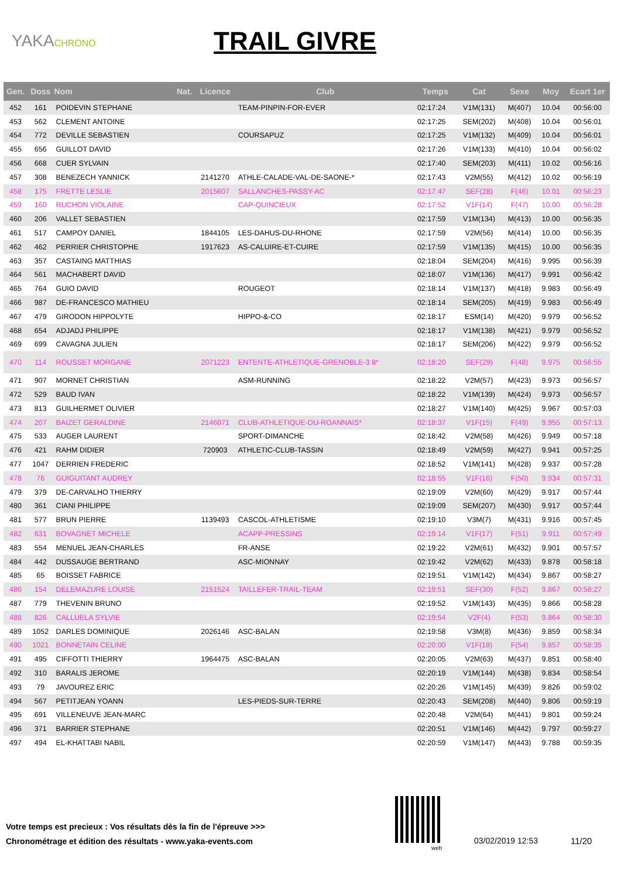YAKACHRONO
TRAIL GIVRE
| Gen. | Doss | Nom | Nat. | Licence | Club | Temps | Cat | Sexe | Moy | Ecart 1er |
| --- | --- | --- | --- | --- | --- | --- | --- | --- | --- | --- |
| 452 | 161 | POIDEVIN STEPHANE | | | TEAM-PINPIN-FOR-EVER | 02:17:24 | V1M(131) | M(407) | 10.04 | 00:56:00 |
| 453 | 562 | CLEMENT ANTOINE | | | | 02:17:25 | SEM(202) | M(408) | 10.04 | 00:56:01 |
| 454 | 772 | DEVILLE SEBASTIEN | | | COURSAPUZ | 02:17:25 | V1M(132) | M(409) | 10.04 | 00:56:01 |
| 455 | 656 | GUILLOT DAVID | | | | 02:17:26 | V1M(133) | M(410) | 10.04 | 00:56:02 |
| 456 | 668 | CUER SYLVAIN | | | | 02:17:40 | SEM(203) | M(411) | 10.02 | 00:56:16 |
| 457 | 308 | BENEZECH YANNICK | | 2141270 | ATHLE-CALADE-VAL-DE-SAONE-* | 02:17:43 | V2M(55) | M(412) | 10.02 | 00:56:19 |
| 458 | 175 | FRETTE LESLIE | | 2015607 | SALLANCHES-PASSY-AC | 02:17:47 | SEF(28) | F(46) | 10.01 | 00:56:23 |
| 459 | 160 | RUCHON VIOLAINE | | | CAP-QUINCIEUX | 02:17:52 | V1F(14) | F(47) | 10.00 | 00:56:28 |
| 460 | 206 | VALLET SEBASTIEN | | | | 02:17:59 | V1M(134) | M(413) | 10.00 | 00:56:35 |
| 461 | 517 | CAMPOY DANIEL | | 1844105 | LES-DAHUS-DU-RHONE | 02:17:59 | V2M(56) | M(414) | 10.00 | 00:56:35 |
| 462 | 462 | PERRIER CHRISTOPHE | | 1917623 | AS-CALUIRE-ET-CUIRE | 02:17:59 | V1M(135) | M(415) | 10.00 | 00:56:35 |
| 463 | 357 | CASTAING MATTHIAS | | | | 02:18:04 | SEM(204) | M(416) | 9.995 | 00:56:39 |
| 464 | 561 | MACHABERT DAVID | | | | 02:18:07 | V1M(136) | M(417) | 9.991 | 00:56:42 |
| 465 | 764 | GUIO DAVID | | | ROUGEOT | 02:18:14 | V1M(137) | M(418) | 9.983 | 00:56:49 |
| 466 | 987 | DE-FRANCESCO MATHIEU | | | | 02:18:14 | SEM(205) | M(419) | 9.983 | 00:56:49 |
| 467 | 479 | GIRODON HIPPOLYTE | | | HIPPO-&-CO | 02:18:17 | ESM(14) | M(420) | 9.979 | 00:56:52 |
| 468 | 654 | ADJADJ PHILIPPE | | | | 02:18:17 | V1M(138) | M(421) | 9.979 | 00:56:52 |
| 469 | 699 | CAVAGNA JULIEN | | | | 02:18:17 | SEM(206) | M(422) | 9.979 | 00:56:52 |
| 470 | 114 | ROUSSET MORGANE | | 2071223 | ENTENTE-ATHLETIQUE-GRENOBLE-3 8* | 02:18:20 | SEF(29) | F(48) | 9.975 | 00:56:55 |
| 471 | 907 | MORNET CHRISTIAN | | | ASM-RUNNING | 02:18:22 | V2M(57) | M(423) | 9.973 | 00:56:57 |
| 472 | 529 | BAUD IVAN | | | | 02:18:22 | V1M(139) | M(424) | 9.973 | 00:56:57 |
| 473 | 813 | GUILHERMET OLIVIER | | | | 02:18:27 | V1M(140) | M(425) | 9.967 | 00:57:03 |
| 474 | 207 | BAIZET GERALDINE | | 2146071 | CLUB-ATHLETIQUE-DU-ROANNAIS* | 02:18:37 | V1F(15) | F(49) | 9.955 | 00:57:13 |
| 475 | 533 | AUGER LAURENT | | | SPORT-DIMANCHE | 02:18:42 | V2M(58) | M(426) | 9.949 | 00:57:18 |
| 476 | 421 | RAHM DIDIER | | 720903 | ATHLETIC-CLUB-TASSIN | 02:18:49 | V2M(59) | M(427) | 9.941 | 00:57:25 |
| 477 | 1047 | DERRIEN FREDERIC | | | | 02:18:52 | V1M(141) | M(428) | 9.937 | 00:57:28 |
| 478 | 76 | GUIGUITANT AUDREY | | | | 02:18:55 | V1F(16) | F(50) | 9.934 | 00:57:31 |
| 479 | 379 | DE-CARVALHO THIERRY | | | | 02:19:09 | V2M(60) | M(429) | 9.917 | 00:57:44 |
| 480 | 361 | CIANI PHILIPPE | | | | 02:19:09 | SEM(207) | M(430) | 9.917 | 00:57:44 |
| 481 | 577 | BRUN PIERRE | | 1139493 | CASCOL-ATHLETISME | 02:19:10 | V3M(7) | M(431) | 9.916 | 00:57:45 |
| 482 | 631 | BOVAGNET MICHELE | | | ACAPP-PRESSINS | 02:19:14 | V1F(17) | F(51) | 9.911 | 00:57:49 |
| 483 | 554 | MENUEL JEAN-CHARLES | | | FR-ANSE | 02:19:22 | V2M(61) | M(432) | 9.901 | 00:57:57 |
| 484 | 442 | DUSSAUGE BERTRAND | | | ASC-MIONNAY | 02:19:42 | V2M(62) | M(433) | 9.878 | 00:58:18 |
| 485 | 65 | BOISSET FABRICE | | | | 02:19:51 | V1M(142) | M(434) | 9.867 | 00:58:27 |
| 486 | 154 | DELEMAZURE LOUISE | | 2151524 | TAILLEFER-TRAIL-TEAM | 02:19:51 | SEF(30) | F(52) | 9.867 | 00:58:27 |
| 487 | 779 | THEVENIN BRUNO | | | | 02:19:52 | V1M(143) | M(435) | 9.866 | 00:58:28 |
| 488 | 826 | CALLUELA SYLVIE | | | | 02:19:54 | V2F(4) | F(53) | 9.864 | 00:58:30 |
| 489 | 1052 | DARLES DOMINIQUE | | 2026146 | ASC-BALAN | 02:19:58 | V3M(8) | M(436) | 9.859 | 00:58:34 |
| 490 | 1021 | BONNETAIN CELINE | | | | 02:20:00 | V1F(18) | F(54) | 9.857 | 00:58:35 |
| 491 | 495 | CIFFOTTI THIERRY | | 1964475 | ASC-BALAN | 02:20:05 | V2M(63) | M(437) | 9.851 | 00:58:40 |
| 492 | 310 | BARALIS JEROME | | | | 02:20:19 | V1M(144) | M(438) | 9.834 | 00:58:54 |
| 493 | 79 | JAVOUREZ ERIC | | | | 02:20:26 | V1M(145) | M(439) | 9.826 | 00:59:02 |
| 494 | 567 | PETITJEAN YOANN | | | LES-PIEDS-SUR-TERRE | 02:20:43 | SEM(208) | M(440) | 9.806 | 00:59:19 |
| 495 | 691 | VILLENEUVE JEAN-MARC | | | | 02:20:48 | V2M(64) | M(441) | 9.801 | 00:59:24 |
| 496 | 371 | BARRIER STEPHANE | | | | 02:20:51 | V1M(146) | M(442) | 9.797 | 00:59:27 |
| 497 | 494 | EL-KHATTABI NABIL | | | | 02:20:59 | V1M(147) | M(443) | 9.788 | 00:59:35 |
Votre temps est precieux : Vos résultats dès la fin de l'épreuve >>>
Chronométrage et édition des résultats - www.yaka-events.com
web
03/02/2019 12:53 11/20